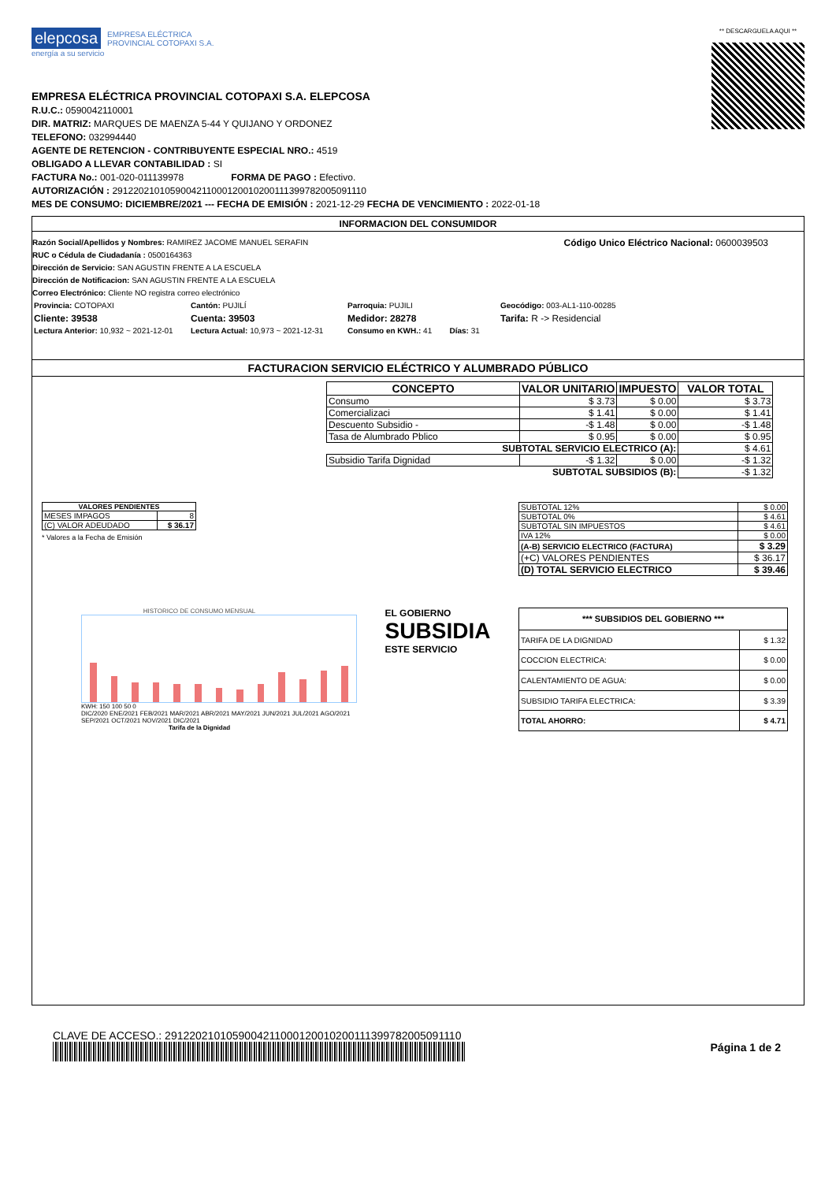elepcosa EMPRESA ELÉCTRICA
PROVINCIAL COTOPAXI S.A.
energía a su servicio
** DESCARGUELA AQUI **
EMPRESA ELÉCTRICA PROVINCIAL COTOPAXI S.A. ELEPCOSA
R.U.C.: 0590042110001
DIR. MATRIZ: MARQUES DE MAENZA 5-44 Y QUIJANO Y ORDONEZ
TELEFONO: 032994440
AGENTE DE RETENCION - CONTRIBUYENTE ESPECIAL NRO.: 4519
OBLIGADO A LLEVAR CONTABILIDAD : SI
FACTURA No.: 001-020-011139978 FORMA DE PAGO : Efectivo.
AUTORIZACIÓN : 2912202101059004211000120010200111399782005091110
MES DE CONSUMO: DICIEMBRE/2021 --- FECHA DE EMISIÓN : 2021-12-29 FECHA DE VENCIMIENTO : 2022-01-18
INFORMACION DEL CONSUMIDOR
Razón Social/Apellidos y Nombres: RAMIREZ JACOME MANUEL SERAFIN Código Unico Eléctrico Nacional: 0600039503
RUC o Cédula de Ciudadanía : 0500164363
Dirección de Servicio: SAN AGUSTIN FRENTE A LA ESCUELA
Dirección de Notificacion: SAN AGUSTIN FRENTE A LA ESCUELA
Correo Electrónico: Cliente NO registra correo electrónico
| Provincia: COTOPAXI | Cantón: PUJILÍ | Parroquia: PUJILI | Geocódigo: 003-AL1-110-00285 |
| Cliente: 39538 | Cuenta: 39503 | Medidor: 28278 | Tarifa: R -> Residencial |
| Lectura Anterior: 10,932 ~ 2021-12-01 | Lectura Actual: 10,973 ~ 2021-12-31 | Consumo en KWH.: 41 Días: 31 | |
FACTURACION SERVICIO ELÉCTRICO Y ALUMBRADO PÚBLICO
| CONCEPTO | VALOR UNITARIO | IMPUESTO | VALOR TOTAL |
| --- | --- | --- | --- |
| Consumo | $ 3.73 | $ 0.00 | $ 3.73 |
| Comercializaci | $ 1.41 | $ 0.00 | $ 1.41 |
| Descuento Subsidio - | -$ 1.48 | $ 0.00 | -$ 1.48 |
| Tasa de Alumbrado Pblico | $ 0.95 | $ 0.00 | $ 0.95 |
| SUBTOTAL SERVICIO ELECTRICO (A): | | | $ 4.61 |
| Subsidio Tarifa Dignidad | -$ 1.32 | $ 0.00 | -$ 1.32 |
| SUBTOTAL SUBSIDIOS (B): | | | -$ 1.32 |
| VALORES PENDIENTES | |
| --- | --- |
| MESES IMPAGOS | 8 |
| (C) VALOR ADEUDADO | $ 36.17 |
* Valores a la Fecha de Emisión
| SUBTOTAL 12% | $ 0.00 |
| SUBTOTAL 0% | $ 4.61 |
| SUBTOTAL SIN IMPUESTOS | $ 4.61 |
| IVA 12% | $ 0.00 |
| (A-B) SERVICIO ELECTRICO (FACTURA) | $ 3.29 |
| (+C) VALORES PENDIENTES | $ 36.17 |
| (D) TOTAL SERVICIO ELECTRICO | $ 39.46 |
HISTORICO DE CONSUMO MENSUAL
KWH: 150 100 50 0
DIC/2020 ENE/2021 FEB/2021 MAR/2021 ABR/2021 MAY/2021 JUN/2021 JUL/2021 AGO/2021 SEP/2021 OCT/2021 NOV/2021 DIC/2021
Tarifa de la Dignidad
EL GOBIERNO
SUBSIDIA
ESTE SERVICIO
| *** SUBSIDIOS DEL GOBIERNO *** | |
| --- | --- |
| TARIFA DE LA DIGNIDAD | $ 1.32 |
| COCCION ELECTRICA: | $ 0.00 |
| CALENTAMIENTO DE AGUA: | $ 0.00 |
| SUBSIDIO TARIFA ELECTRICA: | $ 3.39 |
| TOTAL AHORRO: | $ 4.71 |
CLAVE DE ACCESO.: 2912202101059004211000120010200111399782005091110
Página 1 de 2